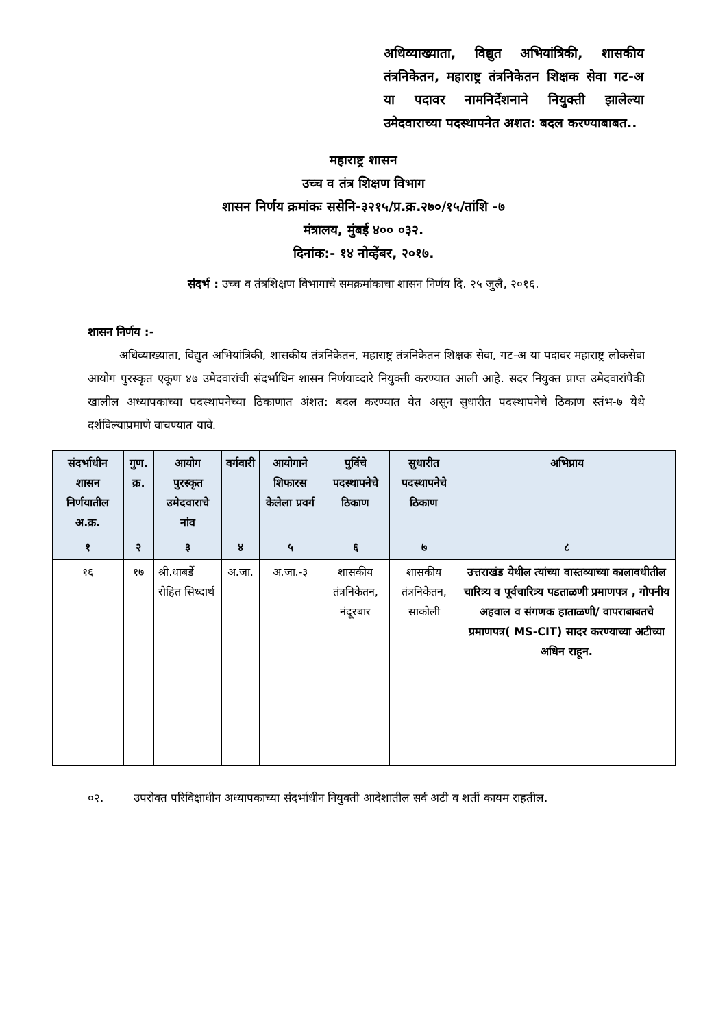अधिव्याख्याता, विद्युत अभियांत्रिकी, शासकीय तंत्रनिकेतन, महाराष्ट्र तंत्रनिकेतन शिक्षक सेवा गट-अ या पदावर नामनिर्देशनाने नियुक्ती झालेल्या उमेदवाराच्या पदस्थापनेत अशत: बदल करण्याबाबत..
महाराष्ट्र शासन
उच्च व तंत्र शिक्षण विभाग
शासन निर्णय क्रमांकः ससेनि-३२१५/प्र.क्र.२७०/१५/तांशि -७
मंत्रालय, मुंबई ४०० ०३२.
दिनांक:- १४ नोव्हेंबर, २०१७.
संदर्भ : उच्च व तंत्रशिक्षण विभागाचे समक्रमांकाचा शासन निर्णय दि. २५ जुलै, २०१६.
शासन निर्णय :-
अधिव्याख्याता, विद्युत अभियांत्रिकी, शासकीय तंत्रनिकेतन, महाराष्ट्र तंत्रनिकेतन शिक्षक सेवा, गट-अ या पदावर महाराष्ट्र लोकसेवा आयोग पुरस्कृत एकूण ४७ उमेदवारांची संदर्भाधिन शासन निर्णयाव्दारे नियुक्ती करण्यात आली आहे. सदर नियुक्त प्राप्त उमेदवारांपैकी खालील अध्यापकाच्या पदस्थापनेच्या ठिकाणात अंशत: बदल करण्यात येत असून सुधारीत पदस्थापनेचे ठिकाण स्तंभ-७ येथे दर्शविल्याप्रमाणे वाचण्यात यावे.
| संदर्भाधीन शासन निर्णयातील अ.क्र. | गुण. क्र. | आयोग पुरस्कृत उमेदवाराचे नांव | वर्गवारी | आयोगाने शिफारस केलेला प्रवर्ग | पुर्विचे पदस्थापनेचे ठिकाण | सुधारीत पदस्थापनेचे ठिकाण | अभिप्राय |
| --- | --- | --- | --- | --- | --- | --- | --- |
| १ | २ | ३ | ४ | ५ | ६ | ७ | ८ |
| १६ | १७ | श्री.धाबर्डे रोहित सिध्दार्थ | अ.जा. | अ.जा.-३ | शासकीय तंत्रनिकेतन, नंदूरबार | शासकीय तंत्रनिकेतन, साकोली | उत्तराखंड येथील त्यांच्या वास्तव्याच्या कालावधीतील चारित्र्य व पूर्वचारित्र्य पडताळणी प्रमाणपत्र , गोपनीय अहवाल व संगणक हाताळणी/ वापराबाबतचे प्रमाणपत्र( MS-CIT) सादर करण्याच्या अटीच्या अधिन राहून. |
०२. उपरोक्त परिविक्षाधीन अध्यापकाच्या संदर्भाधीन नियुक्ती आदेशातील सर्व अटी व शर्ती कायम राहतील.